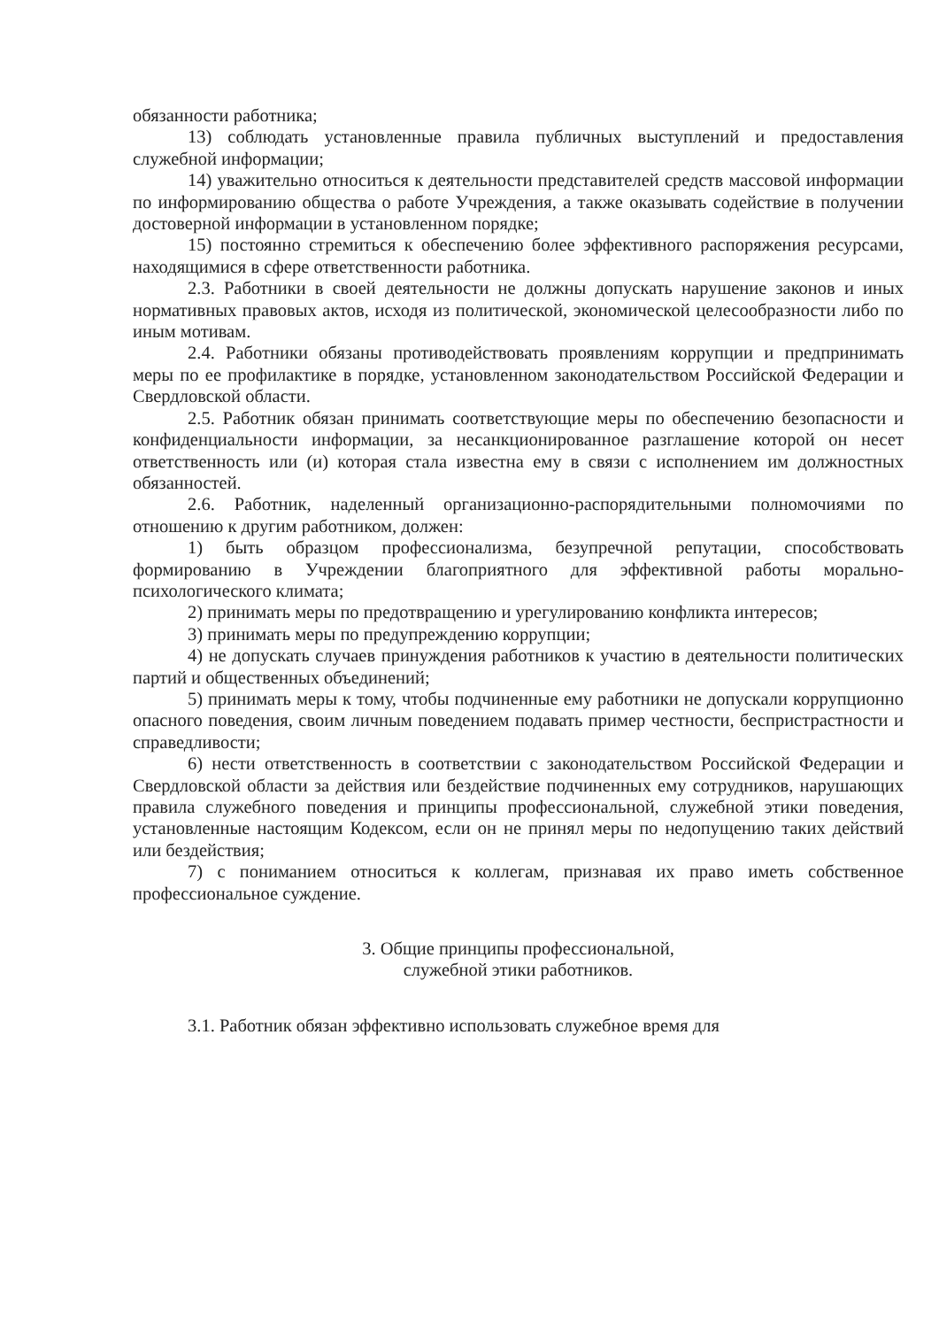обязанности работника;
13) соблюдать установленные правила публичных выступлений и предоставления служебной информации;
14) уважительно относиться к деятельности представителей средств массовой информации по информированию общества о работе Учреждения, а также оказывать содействие в получении достоверной информации в установленном порядке;
15) постоянно стремиться к обеспечению более эффективного распоряжения ресурсами, находящимися в сфере ответственности работника.
2.3. Работники в своей деятельности не должны допускать нарушение законов и иных нормативных правовых актов, исходя из политической, экономической целесообразности либо по иным мотивам.
2.4. Работники обязаны противодействовать проявлениям коррупции и предпринимать меры по ее профилактике в порядке, установленном законодательством Российской Федерации и Свердловской области.
2.5. Работник обязан принимать соответствующие меры по обеспечению безопасности и конфиденциальности информации, за несанкционированное разглашение которой он несет ответственность или (и) которая стала известна ему в связи с исполнением им должностных обязанностей.
2.6. Работник, наделенный организационно-распорядительными полномочиями по отношению к другим работником, должен:
1) быть образцом профессионализма, безупречной репутации, способствовать формированию в Учреждении благоприятного для эффективной работы морально-психологического климата;
2) принимать меры по предотвращению и урегулированию конфликта интересов;
3) принимать меры по предупреждению коррупции;
4) не допускать случаев принуждения работников к участию в деятельности политических партий и общественных объединений;
5) принимать меры к тому, чтобы подчиненные ему работники не допускали коррупционно опасного поведения, своим личным поведением подавать пример честности, беспристрастности и справедливости;
6) нести ответственность в соответствии с законодательством Российской Федерации и Свердловской области за действия или бездействие подчиненных ему сотрудников, нарушающих правила служебного поведения и принципы профессиональной, служебной этики поведения, установленные настоящим Кодексом, если он не принял меры по недопущению таких действий или бездействия;
7) с пониманием относиться к коллегам, признавая их право иметь собственное профессиональное суждение.
3. Общие принципы профессиональной,
служебной этики работников.
3.1. Работник обязан эффективно использовать служебное время для